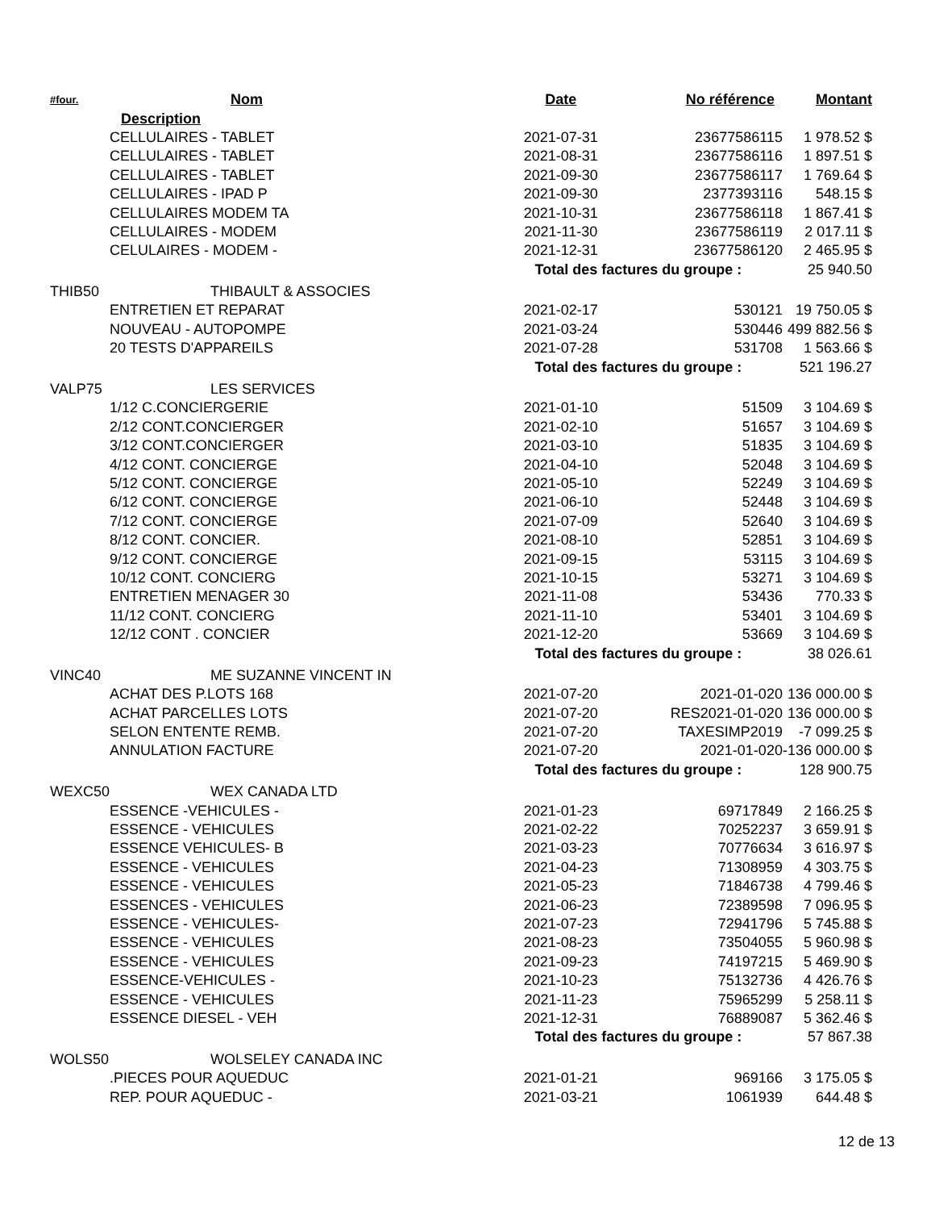| #four. | Nom | Date | No référence | Montant |
| --- | --- | --- | --- | --- |
| | Description | | | |
| | CELLULAIRES - TABLET | 2021-07-31 | 23677586115 | 1 978.52 $ |
| | CELLULAIRES - TABLET | 2021-08-31 | 23677586116 | 1 897.51 $ |
| | CELLULAIRES - TABLET | 2021-09-30 | 23677586117 | 1 769.64 $ |
| | CELLULAIRES - IPAD P | 2021-09-30 | 2377393116 | 548.15 $ |
| | CELLULAIRES MODEM TA | 2021-10-31 | 23677586118 | 1 867.41 $ |
| | CELLULAIRES - MODEM | 2021-11-30 | 23677586119 | 2 017.11 $ |
| | CELULAIRES - MODEM - | 2021-12-31 | 23677586120 | 2 465.95 $ |
| | | Total des factures du groupe : | | 25 940.50 |
| THIB50 | THIBAULT & ASSOCIES | | | |
| | ENTRETIEN ET REPARAT | 2021-02-17 | 530121 | 19 750.05 $ |
| | NOUVEAU - AUTOPOMPE | 2021-03-24 | 530446 | 499 882.56 $ |
| | 20 TESTS D'APPAREILS | 2021-07-28 | 531708 | 1 563.66 $ |
| | | Total des factures du groupe : | | 521 196.27 |
| VALP75 | LES SERVICES | | | |
| | 1/12 C.CONCIERGERIE | 2021-01-10 | 51509 | 3 104.69 $ |
| | 2/12 CONT.CONCIERGER | 2021-02-10 | 51657 | 3 104.69 $ |
| | 3/12 CONT.CONCIERGER | 2021-03-10 | 51835 | 3 104.69 $ |
| | 4/12 CONT. CONCIERGE | 2021-04-10 | 52048 | 3 104.69 $ |
| | 5/12 CONT. CONCIERGE | 2021-05-10 | 52249 | 3 104.69 $ |
| | 6/12 CONT. CONCIERGE | 2021-06-10 | 52448 | 3 104.69 $ |
| | 7/12 CONT. CONCIERGE | 2021-07-09 | 52640 | 3 104.69 $ |
| | 8/12 CONT. CONCIER. | 2021-08-10 | 52851 | 3 104.69 $ |
| | 9/12 CONT. CONCIERGE | 2021-09-15 | 53115 | 3 104.69 $ |
| | 10/12 CONT. CONCIERG | 2021-10-15 | 53271 | 3 104.69 $ |
| | ENTRETIEN MENAGER 30 | 2021-11-08 | 53436 | 770.33 $ |
| | 11/12 CONT. CONCIERG | 2021-11-10 | 53401 | 3 104.69 $ |
| | 12/12 CONT . CONCIER | 2021-12-20 | 53669 | 3 104.69 $ |
| | | Total des factures du groupe : | | 38 026.61 |
| VINC40 | ME SUZANNE VINCENT IN | | | |
| | ACHAT DES P.LOTS 168 | 2021-07-20 | 2021-01-020 | 136 000.00 $ |
| | ACHAT PARCELLES LOTS | 2021-07-20 | RES2021-01-020 | 136 000.00 $ |
| | SELON ENTENTE REMB. | 2021-07-20 | TAXESIMP2019 | -7 099.25 $ |
| | ANNULATION FACTURE | 2021-07-20 | 2021-01-020 | -136 000.00 $ |
| | | Total des factures du groupe : | | 128 900.75 |
| WEXC50 | WEX CANADA LTD | | | |
| | ESSENCE -VEHICULES - | 2021-01-23 | 69717849 | 2 166.25 $ |
| | ESSENCE - VEHICULES | 2021-02-22 | 70252237 | 3 659.91 $ |
| | ESSENCE VEHICULES- B | 2021-03-23 | 70776634 | 3 616.97 $ |
| | ESSENCE - VEHICULES | 2021-04-23 | 71308959 | 4 303.75 $ |
| | ESSENCE - VEHICULES | 2021-05-23 | 71846738 | 4 799.46 $ |
| | ESSENCES - VEHICULES | 2021-06-23 | 72389598 | 7 096.95 $ |
| | ESSENCE - VEHICULES- | 2021-07-23 | 72941796 | 5 745.88 $ |
| | ESSENCE - VEHICULES | 2021-08-23 | 73504055 | 5 960.98 $ |
| | ESSENCE - VEHICULES | 2021-09-23 | 74197215 | 5 469.90 $ |
| | ESSENCE-VEHICULES - | 2021-10-23 | 75132736 | 4 426.76 $ |
| | ESSENCE - VEHICULES | 2021-11-23 | 75965299 | 5 258.11 $ |
| | ESSENCE DIESEL - VEH | 2021-12-31 | 76889087 | 5 362.46 $ |
| | | Total des factures du groupe : | | 57 867.38 |
| WOLS50 | WOLSELEY CANADA INC | | | |
| | .PIECES POUR AQUEDUC | 2021-01-21 | 969166 | 3 175.05 $ |
| | REP. POUR AQUEDUC - | 2021-03-21 | 1061939 | 644.48 $ |
12 de 13